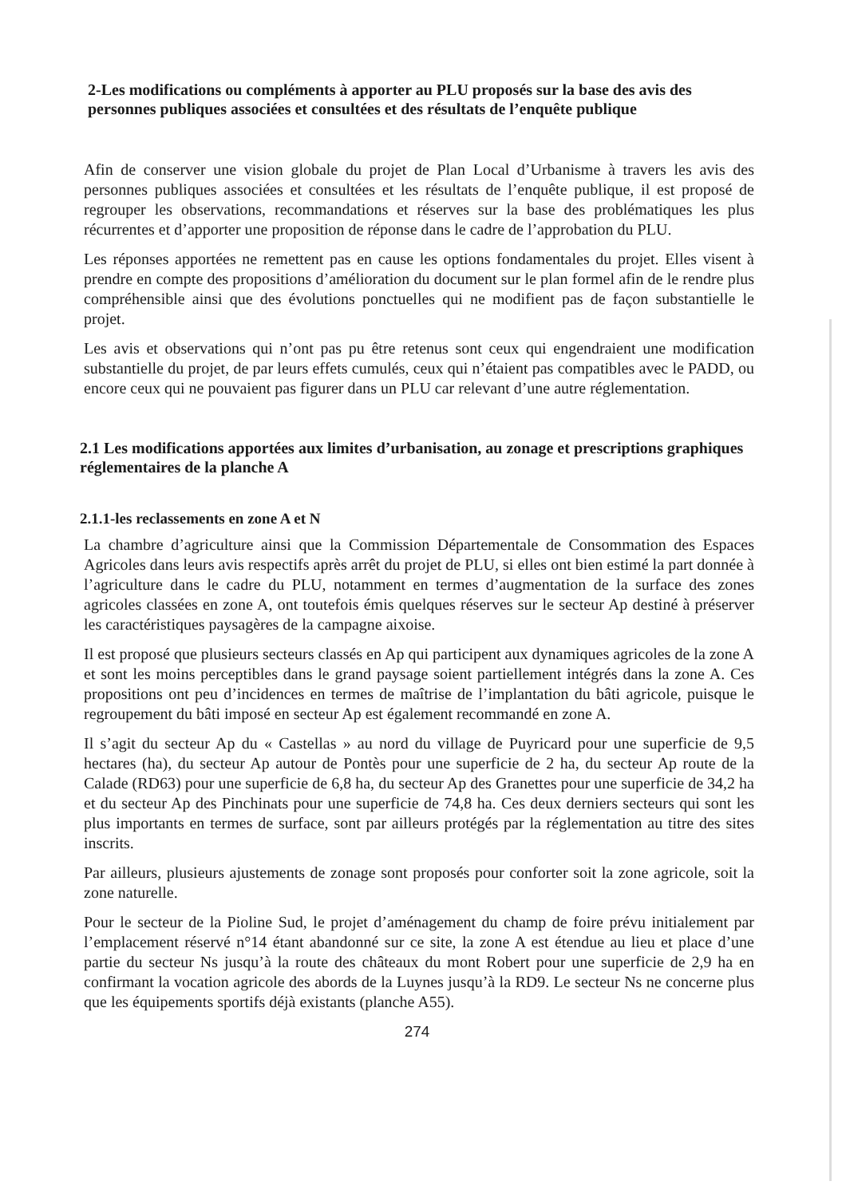2-Les modifications ou compléments à apporter au PLU proposés sur la base des avis des personnes publiques associées et consultées et des résultats de l’enquête publique
Afin de conserver une vision globale du projet de Plan Local d’Urbanisme à travers les avis des personnes publiques associées et consultées et les résultats de l’enquête publique, il est proposé de regrouper les observations, recommandations et réserves sur la base des problématiques les plus récurrentes et d’apporter une proposition de réponse dans le cadre de l’approbation du PLU.
Les réponses apportées ne remettent pas en cause les options fondamentales du projet. Elles visent à prendre en compte des propositions d’amélioration du document sur le plan formel afin de le rendre plus compréhensible ainsi que des évolutions ponctuelles qui ne modifient pas de façon substantielle le projet.
Les avis et observations qui n’ont pas pu être retenus sont ceux qui engendraient une modification substantielle du projet, de par leurs effets cumulés, ceux qui n’étaient pas compatibles avec le PADD, ou encore ceux qui ne pouvaient pas figurer dans un PLU car relevant d’une autre réglementation.
2.1 Les modifications apportées aux limites d’urbanisation, au zonage et prescriptions graphiques réglementaires de la planche A
2.1.1-les reclassements en zone A et N
La chambre d’agriculture ainsi que la Commission Départementale de Consommation des Espaces Agricoles dans leurs avis respectifs après arrêt du projet de PLU, si elles ont bien estimé la part donnée à l’agriculture dans le cadre du PLU, notamment en termes d’augmentation de la surface des zones agricoles classées en zone A, ont toutefois émis quelques réserves sur le secteur Ap destiné à préserver les caractéristiques paysagères de la campagne aixoise.
Il est proposé que plusieurs secteurs classés en Ap qui participent aux dynamiques agricoles de la zone A et sont les moins perceptibles dans le grand paysage soient partiellement intégrés dans la zone A. Ces propositions ont peu d’incidences en termes de maîtrise de l’implantation du bâti agricole, puisque le regroupement du bâti imposé en secteur Ap est également recommandé en zone A.
Il s’agit du secteur Ap du « Castellas » au nord du village de Puyricard pour une superficie de 9,5 hectares (ha), du secteur Ap autour de Pontès pour une superficie de 2 ha, du secteur Ap route de la Calade (RD63) pour une superficie de 6,8 ha, du secteur Ap des Granettes pour une superficie de 34,2 ha et du secteur Ap des Pinchinats pour une superficie de 74,8 ha. Ces deux derniers secteurs qui sont les plus importants en termes de surface, sont par ailleurs protégés par la réglementation au titre des sites inscrits.
Par ailleurs, plusieurs ajustements de zonage sont proposés pour conforter soit la zone agricole, soit la zone naturelle.
Pour le secteur de la Pioline Sud, le projet d’aménagement du champ de foire prévu initialement par l’emplacement réservé n°14 étant abandonné sur ce site, la zone A est étendue au lieu et place d’une partie du secteur Ns jusqu’à la route des châteaux du mont Robert pour une superficie de 2,9 ha en confirmant la vocation agricole des abords de la Luynes jusqu’à la RD9. Le secteur Ns ne concerne plus que les équipements sportifs déjà existants (planche A55).
274